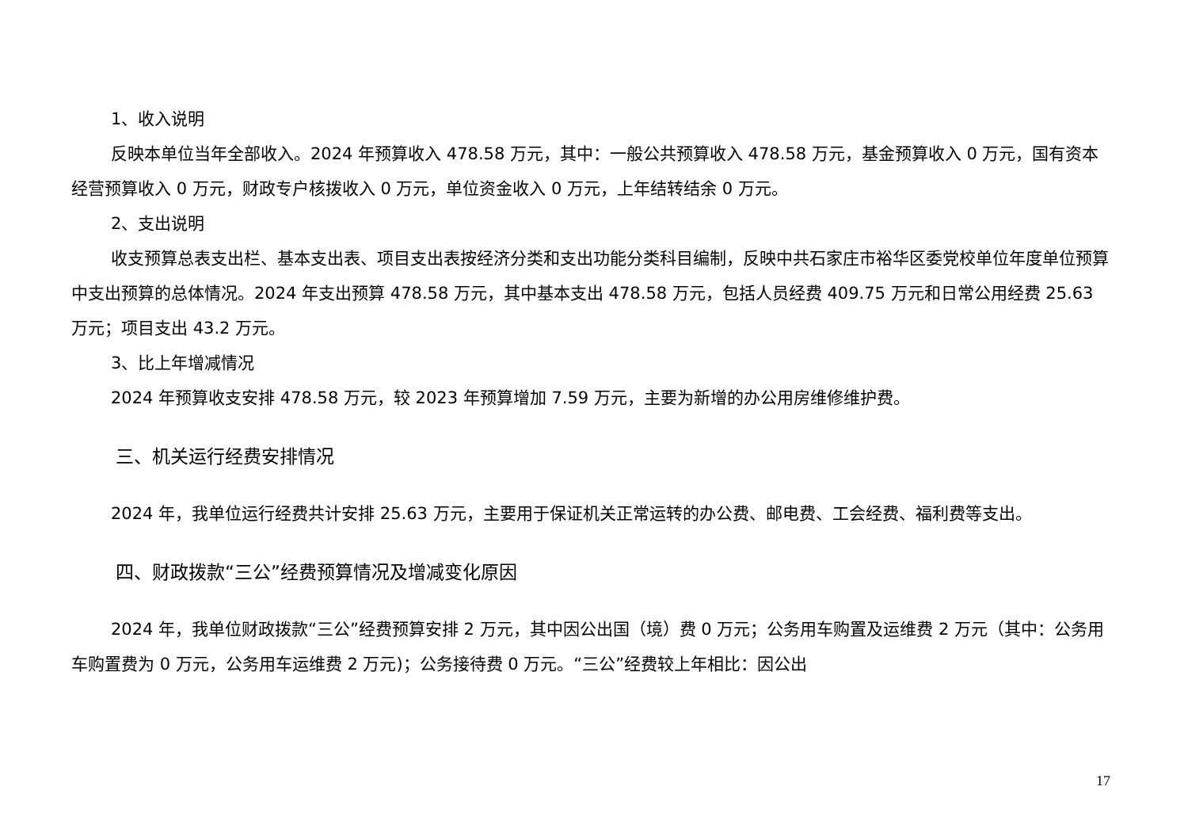1、收入说明
反映本单位当年全部收入。2024 年预算收入 478.58 万元，其中：一般公共预算收入 478.58 万元，基金预算收入 0 万元，国有资本经营预算收入 0 万元，财政专户核拨收入 0 万元，单位资金收入 0 万元，上年结转结余 0 万元。
2、支出说明
收支预算总表支出栏、基本支出表、项目支出表按经济分类和支出功能分类科目编制，反映中共石家庄市裕华区委党校单位年度单位预算中支出预算的总体情况。2024 年支出预算 478.58 万元，其中基本支出 478.58 万元，包括人员经费 409.75 万元和日常公用经费 25.63 万元；项目支出 43.2 万元。
3、比上年增减情况
2024 年预算收支安排 478.58 万元，较 2023 年预算增加 7.59 万元，主要为新增的办公用房维修维护费。
三、机关运行经费安排情况
2024 年，我单位运行经费共计安排 25.63 万元，主要用于保证机关正常运转的办公费、邮电费、工会经费、福利费等支出。
四、财政拨款“三公”经费预算情况及增减变化原因
2024 年，我单位财政拨款“三公”经费预算安排 2 万元，其中因公出国（境）费 0 万元；公务用车购置及运维费 2 万元（其中：公务用车购置费为 0 万元，公务用车运维费 2 万元)；公务接待费 0 万元。“三公”经费较上年相比：因公出
17